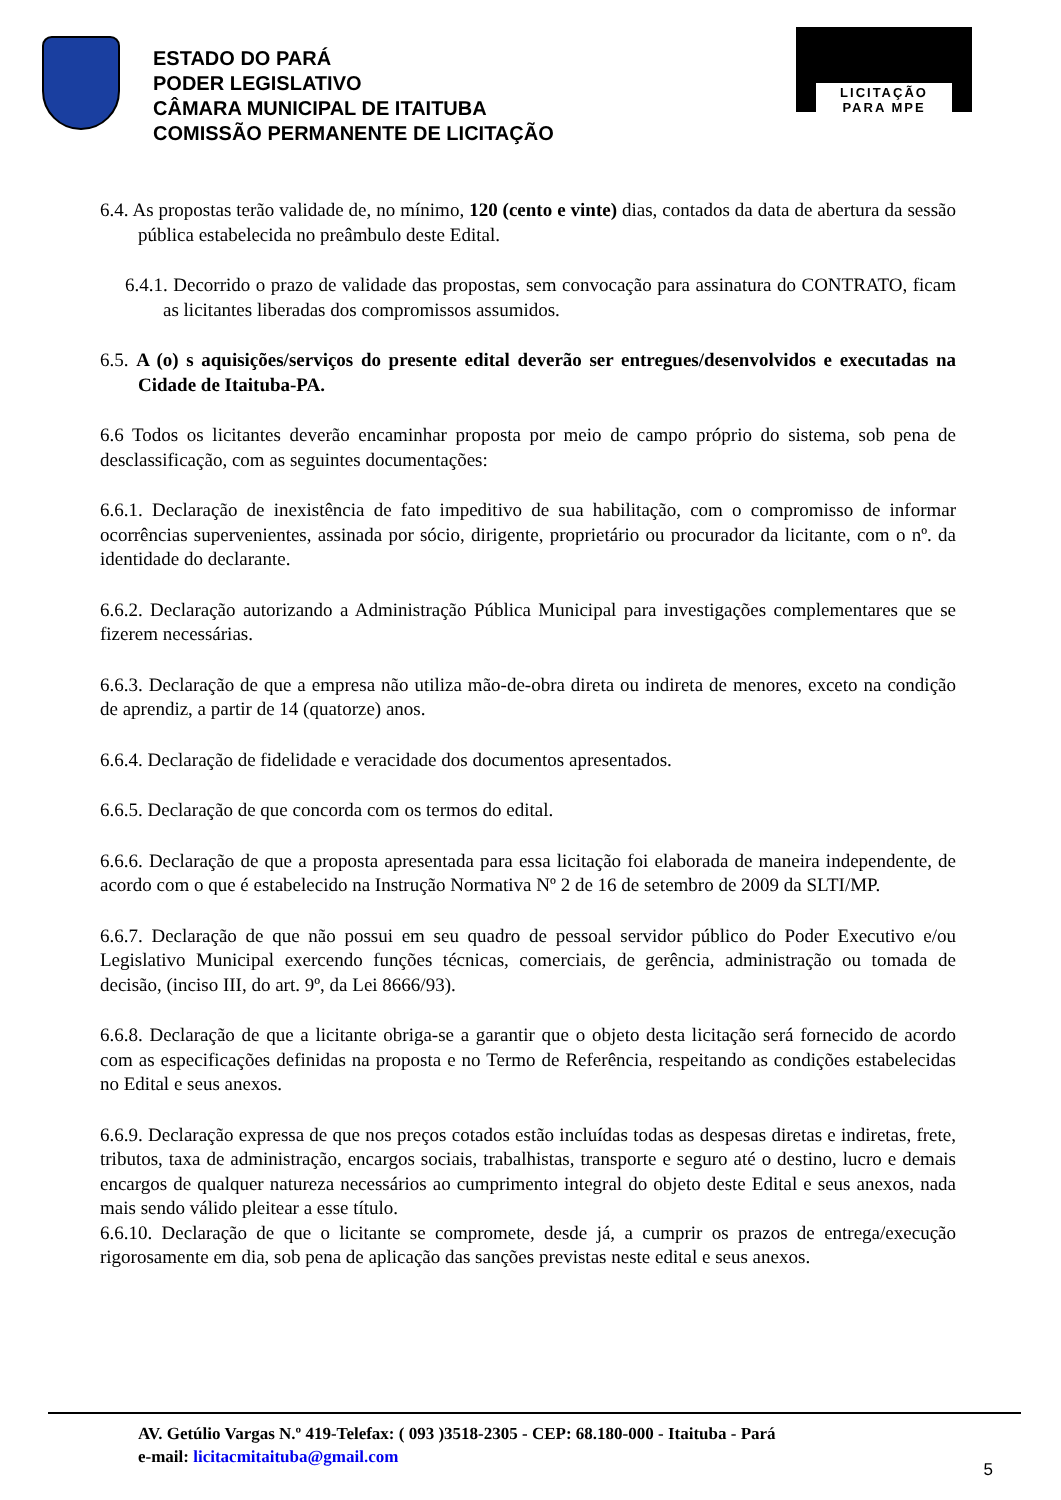ESTADO DO PARÁ
PODER LEGISLATIVO
CÂMARA MUNICIPAL DE ITAITUBA
COMISSÃO PERMANENTE DE LICITAÇÃO
LICITAÇÃO
PARA MPE
6.4. As propostas terão validade de, no mínimo, 120 (cento e vinte) dias, contados da data de abertura da sessão pública estabelecida no preâmbulo deste Edital.
6.4.1. Decorrido o prazo de validade das propostas, sem convocação para assinatura do CONTRATO, ficam as licitantes liberadas dos compromissos assumidos.
6.5. A (o) s aquisições/serviços do presente edital deverão ser entregues/desenvolvidos e executadas na Cidade de Itaituba-PA.
6.6 Todos os licitantes deverão encaminhar proposta por meio de campo próprio do sistema, sob pena de desclassificação, com as seguintes documentações:
6.6.1. Declaração de inexistência de fato impeditivo de sua habilitação, com o compromisso de informar ocorrências supervenientes, assinada por sócio, dirigente, proprietário ou procurador da licitante, com o nº. da identidade do declarante.
6.6.2. Declaração autorizando a Administração Pública Municipal para investigações complementares que se fizerem necessárias.
6.6.3. Declaração de que a empresa não utiliza mão-de-obra direta ou indireta de menores, exceto na condição de aprendiz, a partir de 14 (quatorze) anos.
6.6.4. Declaração de fidelidade e veracidade dos documentos apresentados.
6.6.5. Declaração de que concorda com os termos do edital.
6.6.6. Declaração de que a proposta apresentada para essa licitação foi elaborada de maneira independente, de acordo com o que é estabelecido na Instrução Normativa Nº 2 de 16 de setembro de 2009 da SLTI/MP.
6.6.7. Declaração de que não possui em seu quadro de pessoal servidor público do Poder Executivo e/ou Legislativo Municipal exercendo funções técnicas, comerciais, de gerência, administração ou tomada de decisão, (inciso III, do art. 9º, da Lei 8666/93).
6.6.8. Declaração de que a licitante obriga-se a garantir que o objeto desta licitação será fornecido de acordo com as especificações definidas na proposta e no Termo de Referência, respeitando as condições estabelecidas no Edital e seus anexos.
6.6.9. Declaração expressa de que nos preços cotados estão incluídas todas as despesas diretas e indiretas, frete, tributos, taxa de administração, encargos sociais, trabalhistas, transporte e seguro até o destino, lucro e demais encargos de qualquer natureza necessários ao cumprimento integral do objeto deste Edital e seus anexos, nada mais sendo válido pleitear a esse título.
6.6.10. Declaração de que o licitante se compromete, desde já, a cumprir os prazos de entrega/execução rigorosamente em dia, sob pena de aplicação das sanções previstas neste edital e seus anexos.
AV. Getúlio Vargas N.º 419-Telefax: ( 093 )3518-2305 - CEP: 68.180-000 - Itaituba - Pará
e-mail: licitacmitaituba@gmail.com
5